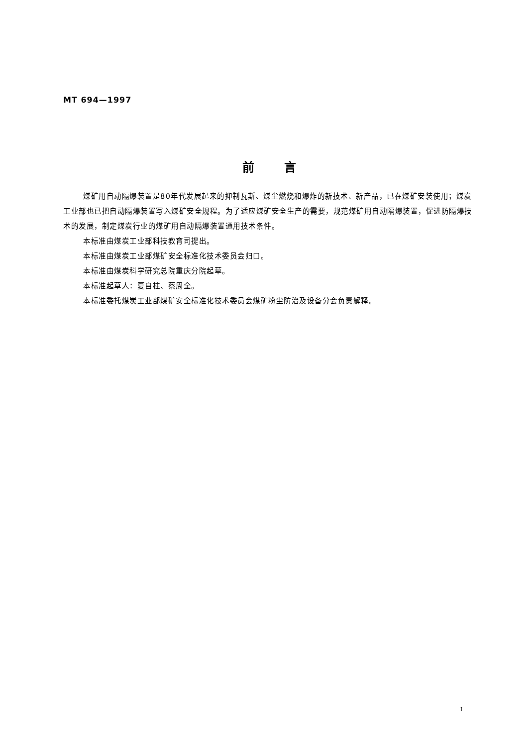MT 694—1997
前言
煤矿用自动隔爆装置是80年代发展起来的抑制瓦斯、煤尘燃烧和爆炸的新技术、新产品，已在煤矿安装使用；煤炭工业部也已把自动隔爆装置写入煤矿安全规程。为了适应煤矿安全生产的需要，规范煤矿用自动隔爆装置，促进防隔爆技术的发展，制定煤炭行业的煤矿用自动隔爆装置通用技术条件。
本标准由煤炭工业部科技教育司提出。
本标准由煤炭工业部煤矿安全标准化技术委员会归口。
本标准由煤炭科学研究总院重庆分院起草。
本标准起草人：夏自柱、蔡周全。
本标准委托煤炭工业部煤矿安全标准化技术委员会煤矿粉尘防治及设备分会负责解释。
I